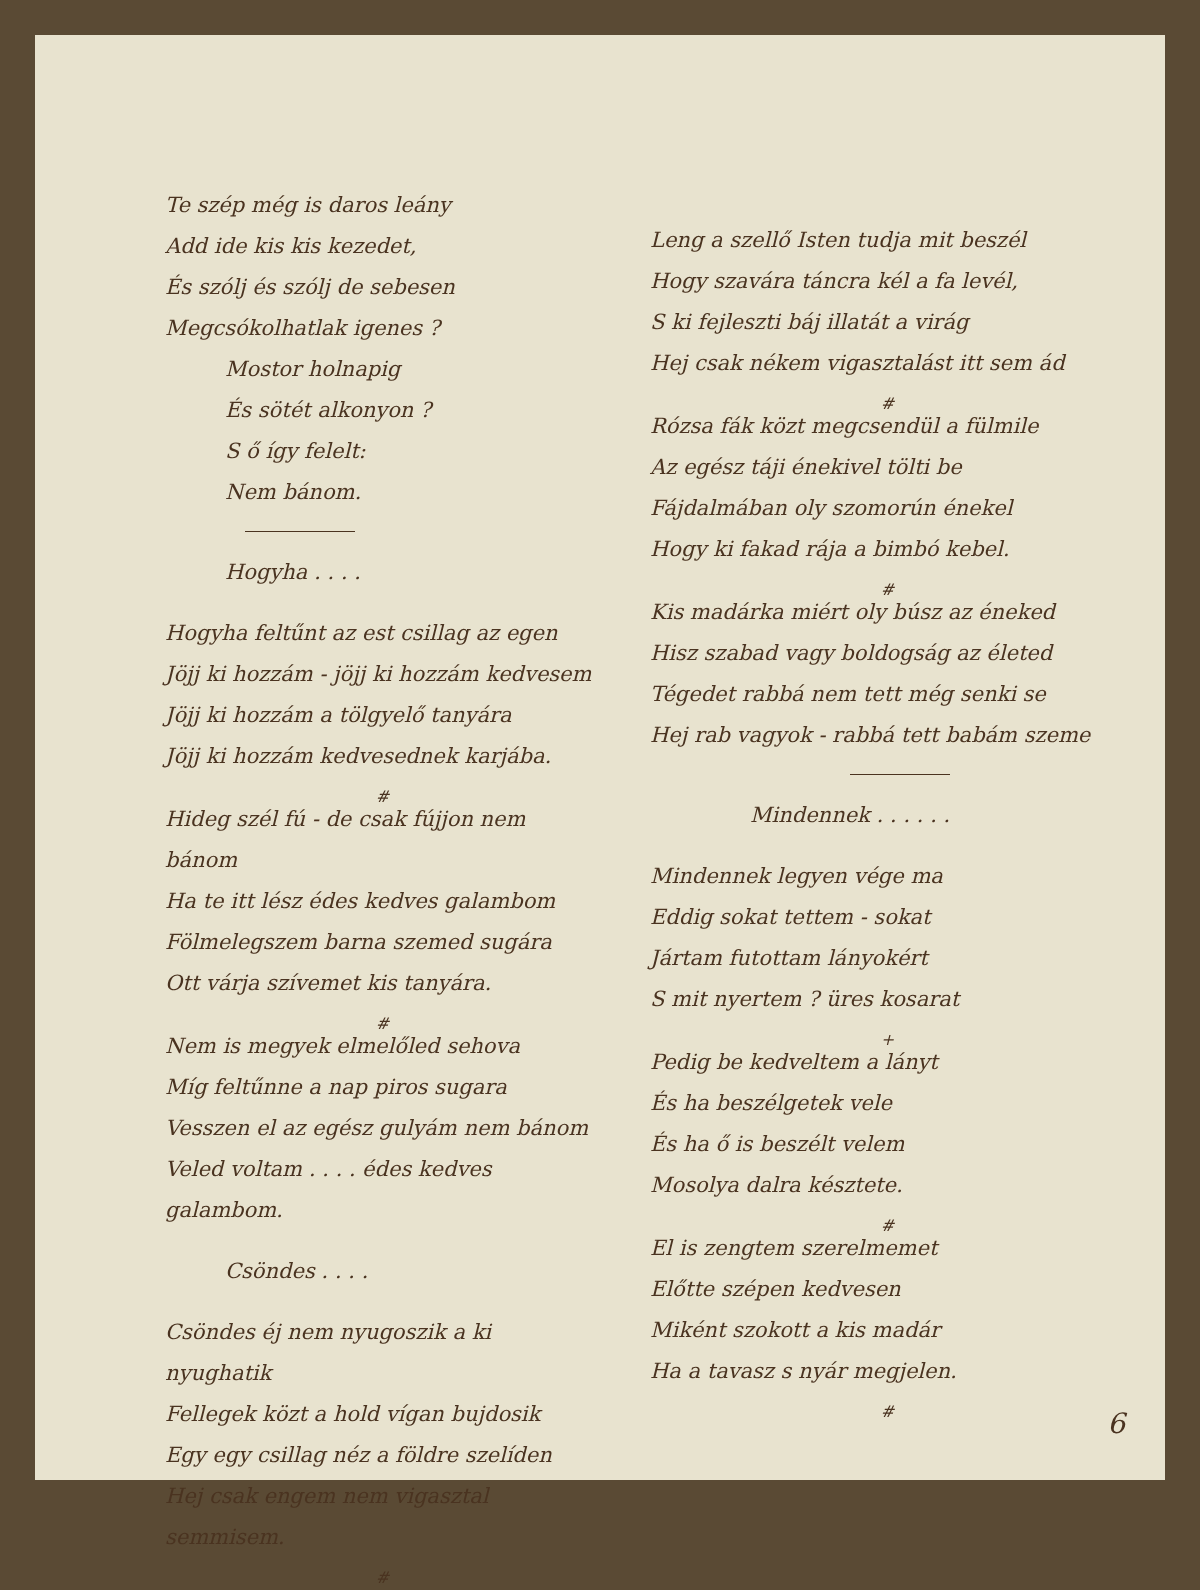Te szép még is daros leány
Add ide kis kis kezedet,
És szólj és szólj de sebesen
Megcsókolhatlak igenes ?
Mostor holnapig
És sötét alkonyon ?
S ő így felelt:
Nem bánom.
Hogyha . . . .
Hogyha feltűnt az est csillag az egen
Jöjj ki hozzám - jöjj ki hozzám kedvesem
Jöjj ki hozzám a tölgyelő tanyára
Jöjj ki hozzám kedvesednek karjába.
#
Hideg szél fú - de csak fújjon nem bánom
Ha te itt lész édes kedves galambom
Fölmelegszem barna szemed sugára
Ott várja szívemet kis tanyára.
#
Nem is megyek elmelőled sehova
Míg feltűnne a nap piros sugara
Vesszen el az egész gulyám nem bánom
Veled voltam . . . . édes kedves galambom.
Csöndes . . . .
Csöndes éj nem nyugoszik a ki nyughatik
Fellegek közt a hold vígan bujdosik
Egy egy csillag néz a földre szelíden
Hej csak engem nem vigasztal semmisem.
#
Leng a szellő Isten tudja mit beszél
Hogy szavára táncra kél a fa levél,
S ki fejleszti báj illatát a virág
Hej csak nékem vigasztalást itt sem ád
#
Rózsa fák közt megcsendül a fülmile
Az egész táji énekivel tölti be
Fájdalmában oly szomorún énekel
Hogy ki fakad rája a bimbó kebel.
#
Kis madárka miért oly búsz az éneked
Hisz szabad vagy boldogság az életed
Tégedet rabbá nem tett még senki se
Hej rab vagyok - rabbá tett babám szeme
Mindennek . . . . . .
Mindennek legyen vége ma
Eddig sokat tettem - sokat
Jártam futottam lányokért
S mit nyertem ? üres kosarat
+
Pedig be kedveltem a lányt
És ha beszélgetek vele
És ha ő is beszélt velem
Mosolya dalra késztete.
#
El is zengtem szerelmemet
Előtte szépen kedvesen
Miként szokott a kis madár
Ha a tavasz s nyár megjelen.
#
6